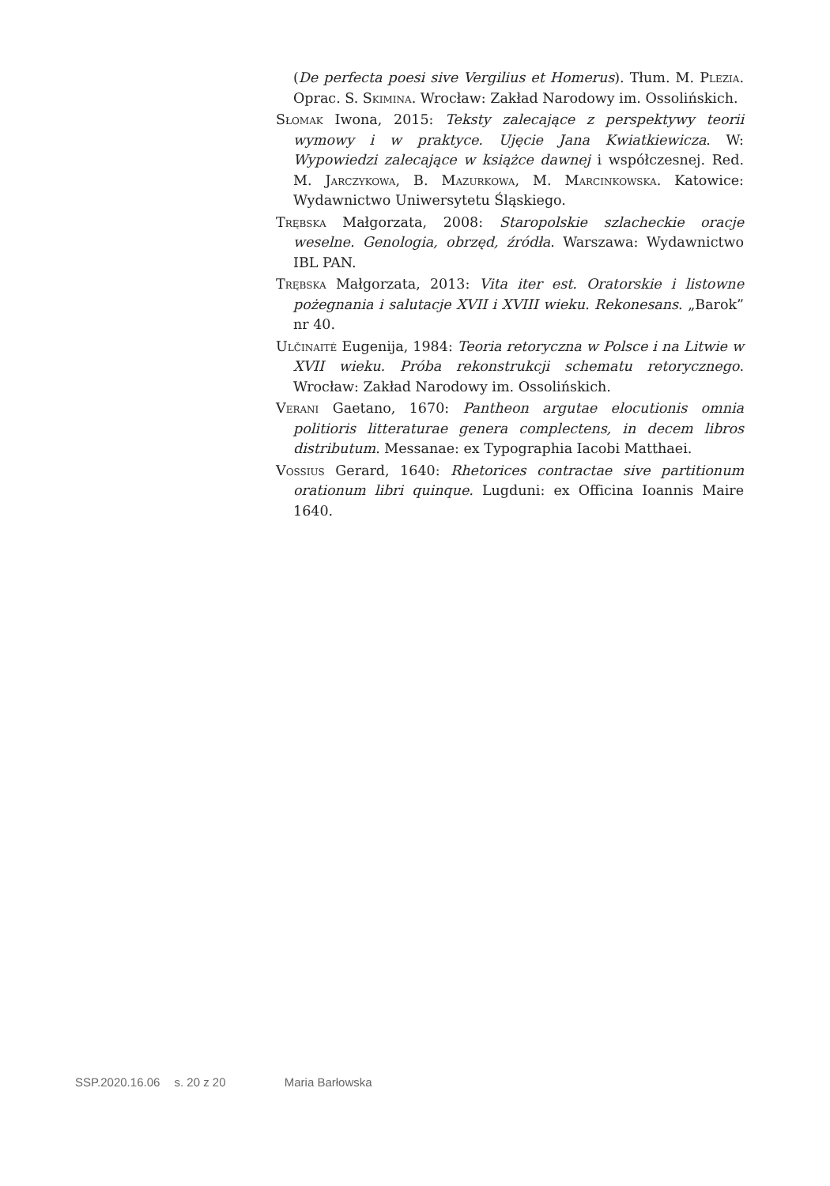(De perfecta poesi sive Vergilius et Homerus). Tłum. M. Plezia. Oprac. S. Skimina. Wrocław: Zakład Narodowy im. Ossolińskich.
Słomak Iwona, 2015: Teksty zalecające z perspektywy teorii wymowy i w praktyce. Ujęcie Jana Kwiatkiewicza. W: Wypowiedzi zalecające w książce dawnej i współczesnej. Red. M. Jarczykowa, B. Mazurkowa, M. Marcinkowska. Katowice: Wydawnictwo Uniwersytetu Śląskiego.
Trębska Małgorzata, 2008: Staropolskie szlacheckie oracje weselne. Genologia, obrzęd, źródła. Warszawa: Wydawnictwo IBL PAN.
Trębska Małgorzata, 2013: Vita iter est. Oratorskie i listowne pożegnania i salutacje XVII i XVIII wieku. Rekonesans. „Barok” nr 40.
Ulčinaitė Eugenija, 1984: Teoria retoryczna w Polsce i na Litwie w XVII wieku. Próba rekonstrukcji schematu retorycznego. Wrocław: Zakład Narodowy im. Ossolińskich.
Verani Gaetano, 1670: Pantheon argutae elocutionis omnia politioris litteraturae genera complectens, in decem libros distributum. Messanae: ex Typographia Iacobi Matthaei.
Vossius Gerard, 1640: Rhetorices contractae sive partitionum orationum libri quinque. Lugduni: ex Officina Ioannis Maire 1640.
SSP.2020.16.06 s. 20 z 20 Maria Barłowska